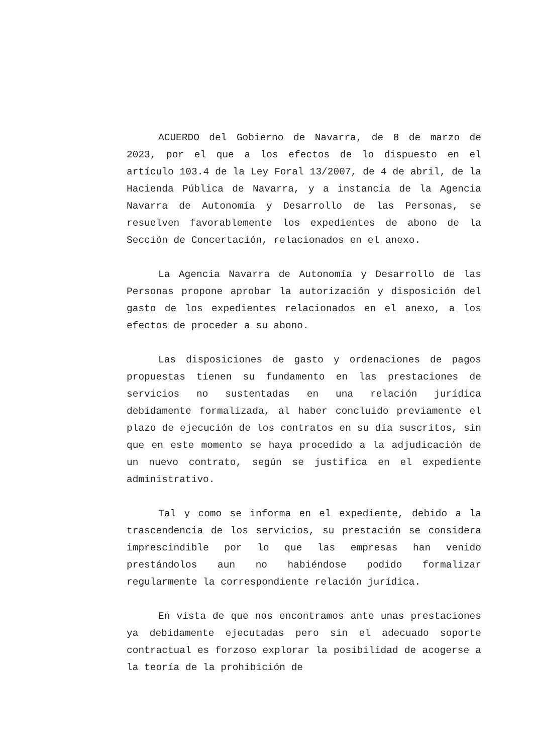ACUERDO del Gobierno de Navarra, de 8 de marzo de 2023, por el que a los efectos de lo dispuesto en el artículo 103.4 de la Ley Foral 13/2007, de 4 de abril, de la Hacienda Pública de Navarra, y a instancia de la Agencia Navarra de Autonomía y Desarrollo de las Personas, se resuelven favorablemente los expedientes de abono de la Sección de Concertación, relacionados en el anexo.
La Agencia Navarra de Autonomía y Desarrollo de las Personas propone aprobar la autorización y disposición del gasto de los expedientes relacionados en el anexo, a los efectos de proceder a su abono.
Las disposiciones de gasto y ordenaciones de pagos propuestas tienen su fundamento en las prestaciones de servicios no sustentadas en una relación jurídica debidamente formalizada, al haber concluido previamente el plazo de ejecución de los contratos en su día suscritos, sin que en este momento se haya procedido a la adjudicación de un nuevo contrato, según se justifica en el expediente administrativo.
Tal y como se informa en el expediente, debido a la trascendencia de los servicios, su prestación se considera imprescindible por lo que las empresas han venido prestándolos aun no habiéndose podido formalizar regularmente la correspondiente relación jurídica.
En vista de que nos encontramos ante unas prestaciones ya debidamente ejecutadas pero sin el adecuado soporte contractual es forzoso explorar la posibilidad de acogerse a la teoría de la prohibición de